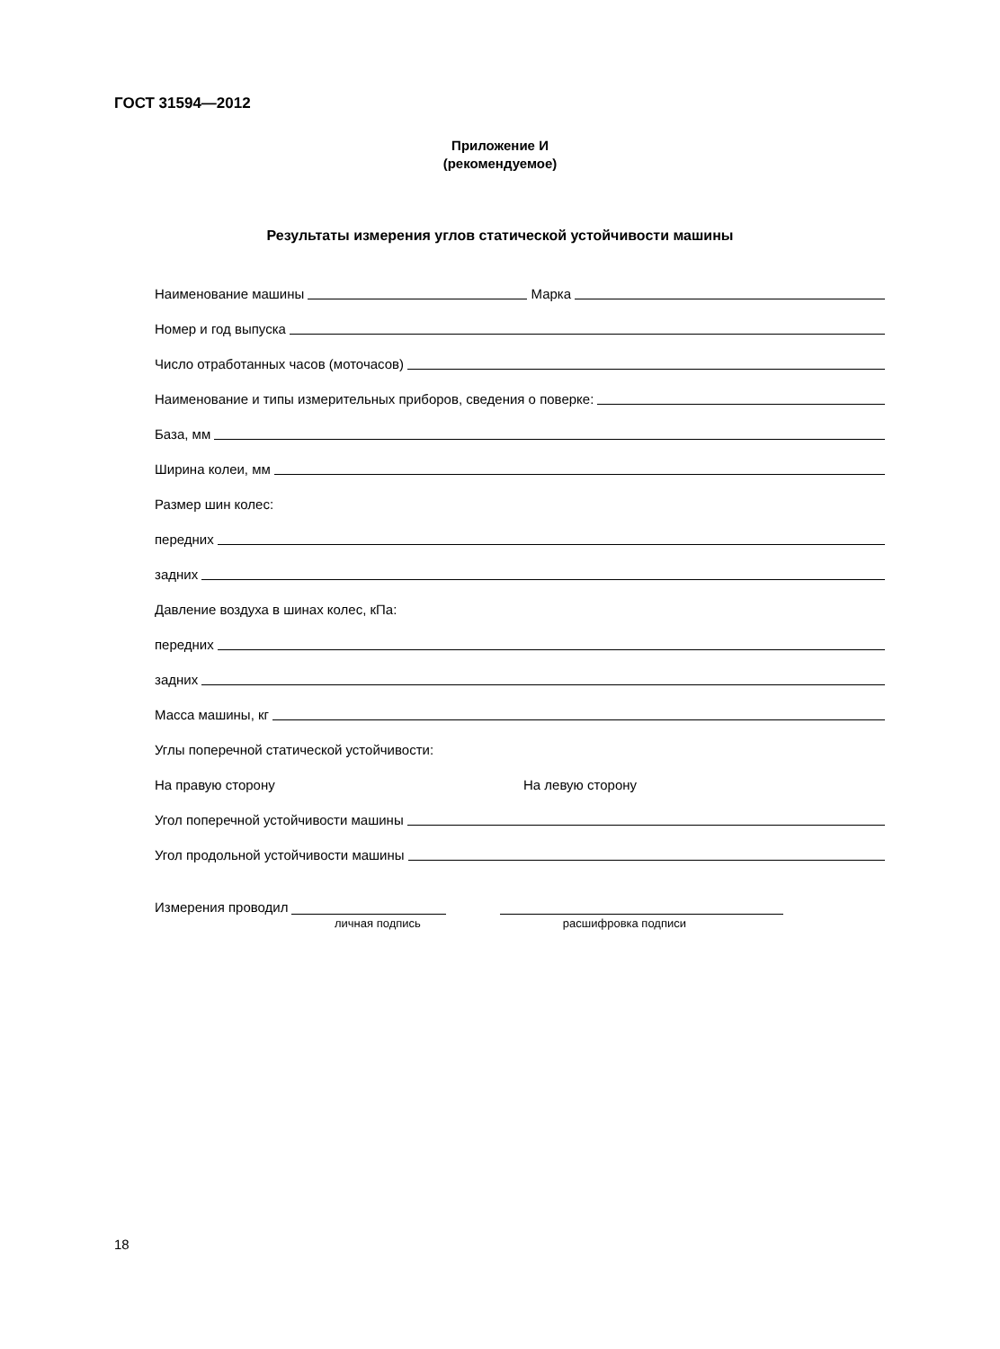ГОСТ 31594—2012
Приложение И
(рекомендуемое)
Результаты измерения углов статической устойчивости машины
Наименование машины Марка
Номер и год выпуска
Число отработанных часов (моточасов)
Наименование и типы измерительных приборов, сведения о поверке:
База, мм
Ширина колеи, мм
Размер шин колес:
передних
задних
Давление воздуха в шинах колес, кПа:
передних
задних
Масса машины, кг
Углы поперечной статической устойчивости:
На правую сторону На левую сторону
Угол поперечной устойчивости машины
Угол продольной устойчивости машины
Измерения проводил
личная подпись расшифровка подписи
18